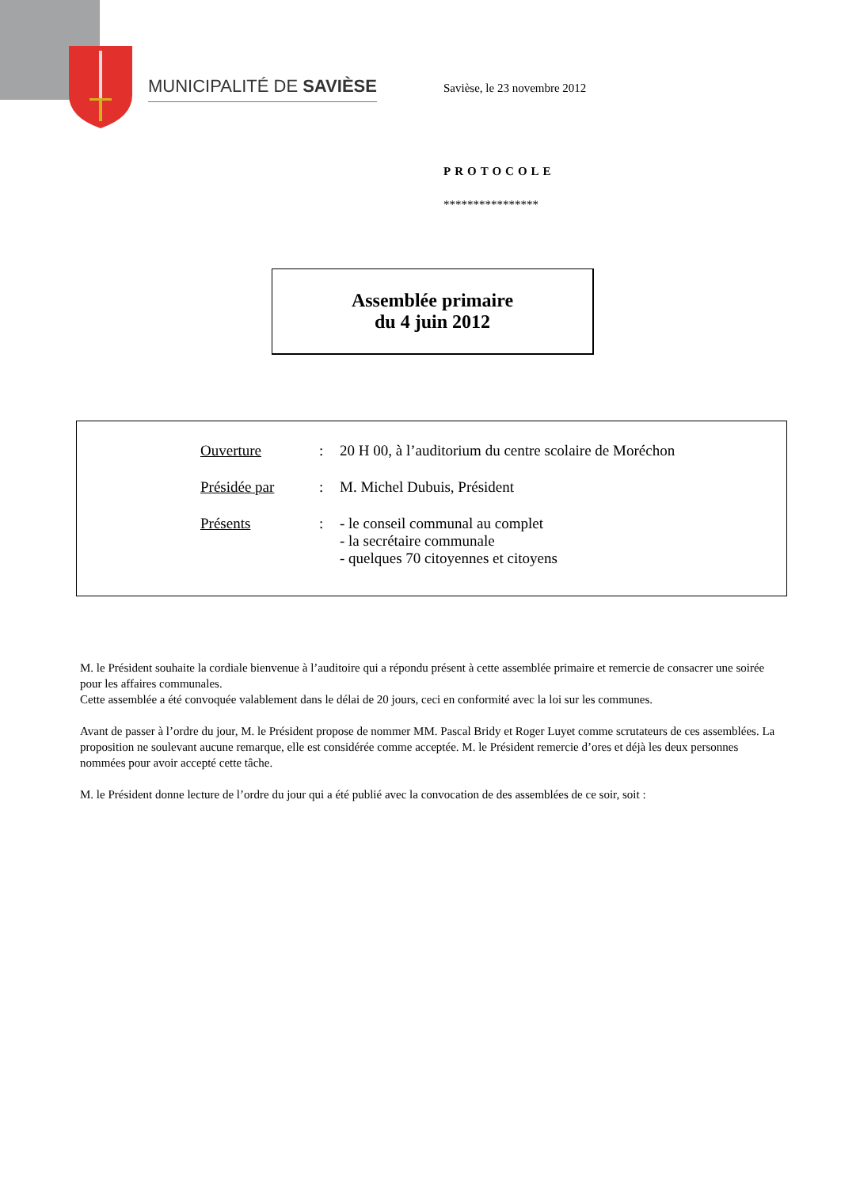MUNICIPALITÉ DE SAVIÈSE Savièse, le 23 novembre 2012
PROTOCOLE
****************
Assemblée primaire
du 4 juin 2012
Ouverture: 20 H 00, à l’auditorium du centre scolaire de Moréchon
Présidée par: M. Michel Dubuis, Président
Présents: - le conseil communal au complet
- la secrétaire communale
- quelques 70 citoyennes et citoyens
M. le Président souhaite la cordiale bienvenue à l’auditoire qui a répondu présent à cette assemblée primaire et remercie de consacrer une soirée pour les affaires communales.
Cette assemblée a été convoquée valablement dans le délai de 20 jours, ceci en conformité avec la loi sur les communes.
Avant de passer à l’ordre du jour, M. le Président propose de nommer MM. Pascal Bridy et Roger Luyet comme scrutateurs de ces assemblées. La proposition ne soulevant aucune remarque, elle est considérée comme acceptée. M. le Président remercie d’ores et déjà les deux personnes nommées pour avoir accepté cette tâche.
M. le Président donne lecture de l’ordre du jour qui a été publié avec la convocation de des assemblées de ce soir, soit :